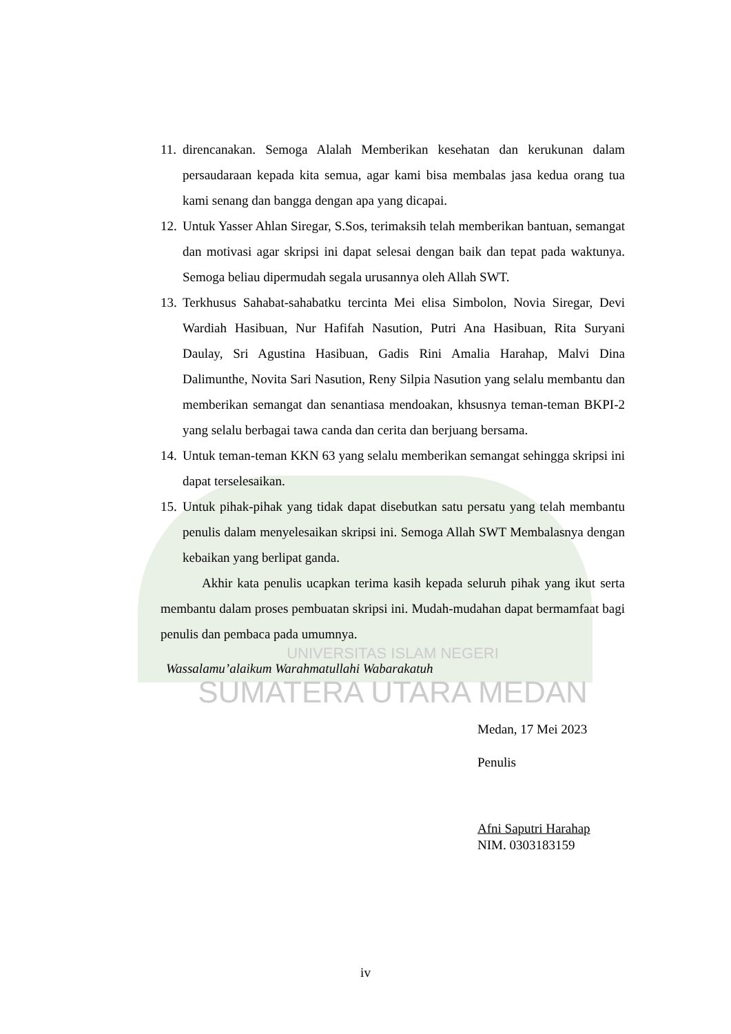11. direncanakan. Semoga Alalah Memberikan kesehatan dan kerukunan dalam persaudaraan kepada kita semua, agar kami bisa membalas jasa kedua orang tua kami senang dan bangga dengan apa yang dicapai.
12. Untuk Yasser Ahlan Siregar, S.Sos, terimaksih telah memberikan bantuan, semangat dan motivasi agar skripsi ini dapat selesai dengan baik dan tepat pada waktunya. Semoga beliau dipermudah segala urusannya oleh Allah SWT.
13. Terkhusus Sahabat-sahabatku tercinta Mei elisa Simbolon, Novia Siregar, Devi Wardiah Hasibuan, Nur Hafifah Nasution, Putri Ana Hasibuan, Rita Suryani Daulay, Sri Agustina Hasibuan, Gadis Rini Amalia Harahap, Malvi Dina Dalimunthe, Novita Sari Nasution, Reny Silpia Nasution yang selalu membantu dan memberikan semangat dan senantiasa mendoakan, khsusnya teman-teman BKPI-2 yang selalu berbagai tawa canda dan cerita dan berjuang bersama.
14. Untuk teman-teman KKN 63 yang selalu memberikan semangat sehingga skripsi ini dapat terselesaikan.
15. Untuk pihak-pihak yang tidak dapat disebutkan satu persatu yang telah membantu penulis dalam menyelesaikan skripsi ini. Semoga Allah SWT Membalasnya dengan kebaikan yang berlipat ganda.
Akhir kata penulis ucapkan terima kasih kepada seluruh pihak yang ikut serta membantu dalam proses pembuatan skripsi ini. Mudah-mudahan dapat bermamfaat bagi penulis dan pembaca pada umumnya.
UNIVERSITAS ISLAM NEGERI
Wassalamu’alaikum Warahmatullahi Wabarakatuh
SUMATERA UTARA MEDAN
Medan, 17 Mei 2023
Penulis
Afni Saputri Harahap
NIM. 0303183159
iv